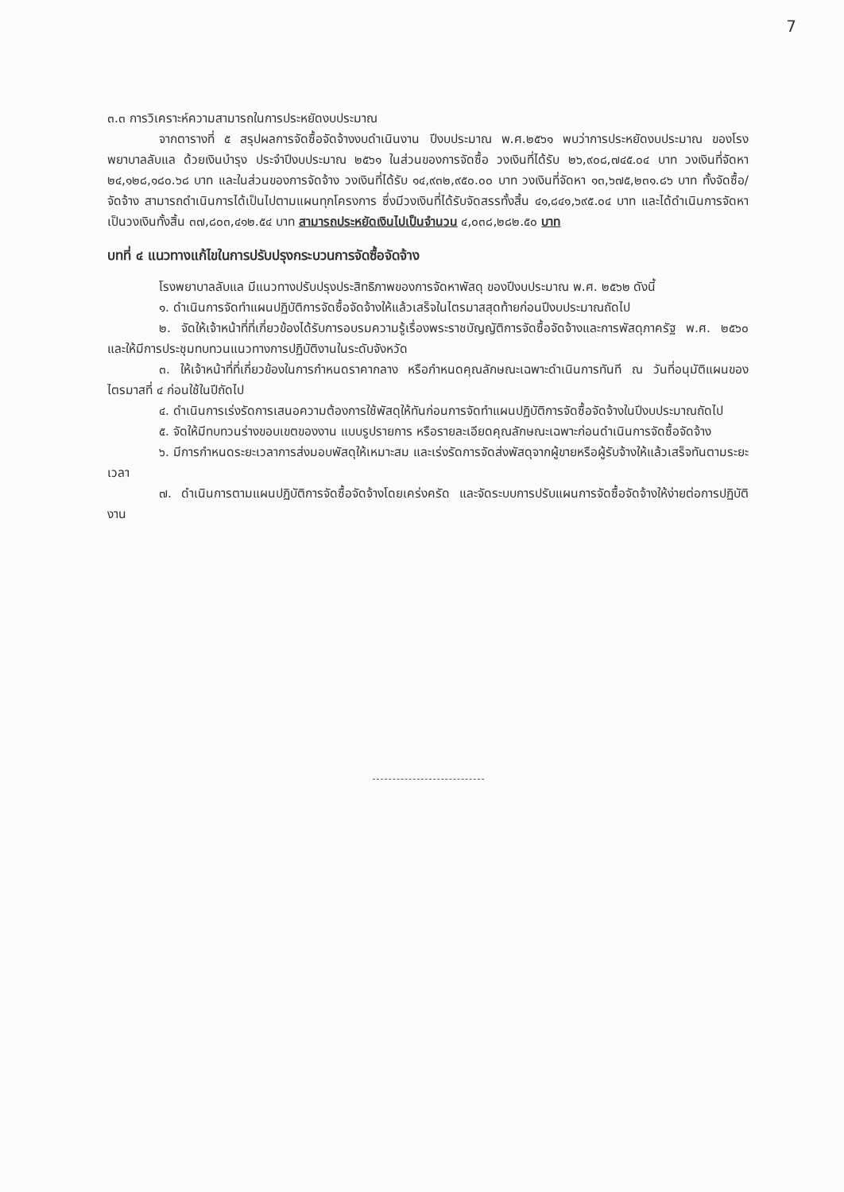7
๓.๓ การวิเคราะห์ความสามารถในการประหยัดงบประมาณ
จากตารางที่ ๕ สรุปผลการจัดซื้อจัดจ้างงบดำเนินงาน ปีงบประมาณ พ.ศ.๒๕๖๑ พบว่าการประหยัดงบประมาณ ของโรงพยาบาลลับแล ด้วยเงินบำรุง ประจำปีงบประมาณ ๒๕๖๑ ในส่วนของการจัดซื้อ วงเงินที่ได้รับ ๒๖,๙๐๘,๗๔๕.๐๔ บาท วงเงินที่จัดหา ๒๔,๑๒๘,๑๘๐.๖๘ บาท และในส่วนของการจัดจ้าง วงเงินที่ได้รับ ๑๔,๙๓๒,๙๕๐.๐๐ บาท วงเงินที่จัดหา ๑๓,๖๗๕,๒๓๑.๘๖ บาท ทั้งจัดซื้อ/จัดจ้าง สามารถดำเนินการได้เป็นไปตามแผนทุกโครงการ ซึ่งมีวงเงินที่ได้รับจัดสรรทั้งสิ้น ๔๑,๘๔๑,๖๙๕.๐๔ บาท และได้ดำเนินการจัดหาเป็นวงเงินทั้งสิ้น ๓๗,๘๐๓,๔๑๒.๕๔ บาท สามารถประหยัดเงินไปเป็นจำนวน ๔,๐๓๘,๒๘๒.๕๐ บาท
บทที่ ๔ แนวทางแก้ไขในการปรับปรุงกระบวนการจัดซื้อจัดจ้าง
โรงพยาบาลลับแล มีแนวทางปรับปรุงประสิทธิภาพของการจัดหาพัสดุ ของปีงบประมาณ พ.ศ. ๒๕๖๒ ดังนี้
๑. ดำเนินการจัดทำแผนปฏิบัติการจัดซื้อจัดจ้างให้แล้วเสร็จในไตรมาสสุดท้ายก่อนปีงบประมาณถัดไป
๒. จัดให้เจ้าหน้าที่ที่เกี่ยวข้องได้รับการอบรมความรู้เรื่องพระราชบัญญัติการจัดซื้อจัดจ้างและการพัสดุภาครัฐ พ.ศ. ๒๕๖๐ และให้มีการประชุมทบทวนแนวทางการปฏิบัติงานในระดับจังหวัด
๓. ให้เจ้าหน้าที่ที่เกี่ยวข้องในการกำหนดราคากลาง หรือกำหนดคุณลักษณะเฉพาะดำเนินการทันที ณ วันที่อนุมัติแผนของไตรมาสที่ ๔ ก่อนใช้ในปีถัดไป
๔. ดำเนินการเร่งรัดการเสนอความต้องการใช้พัสดุให้ทันก่อนการจัดทำแผนปฏิบัติการจัดซื้อจัดจ้างในปีงบประมาณถัดไป
๕. จัดให้มีทบทวนร่างขอบเขตของงาน แบบรูปรายการ หรือรายละเอียดคุณลักษณะเฉพาะก่อนดำเนินการจัดซื้อจัดจ้าง
๖. มีการกำหนดระยะเวลาการส่งมอบพัสดุให้เหมาะสม และเร่งรัดการจัดส่งพัสดุจากผู้ขายหรือผู้รับจ้างให้แล้วเสร็จทันตามระยะเวลา
๗. ดำเนินการตามแผนปฏิบัติการจัดซื้อจัดจ้างโดยเคร่งครัด และจัดระบบการปรับแผนการจัดซื้อจัดจ้างให้ง่ายต่อการปฏิบัติงาน